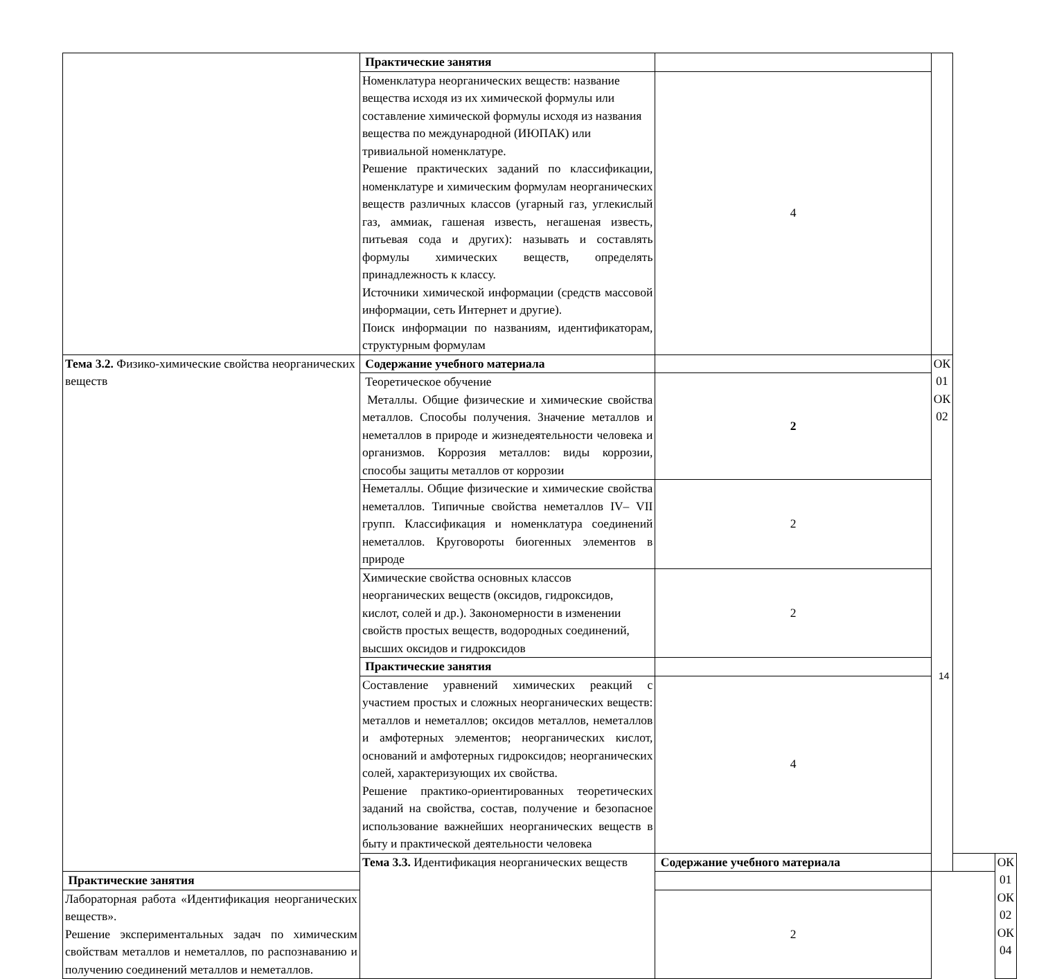| | Практические занятия | | | | |
| | Номенклатура неорганических веществ: название вещества исходя из их химической формулы или составление химической формулы исходя из названия вещества по международной (ИЮПАК) или тривиальной номенклатуре. Решение практических заданий по классификации, номенклатуре и химическим формулам неорганических веществ различных классов (угарный газ, углекислый газ, аммиак, гашеная известь, негашеная известь, питьевая сода и других): называть и составлять формулы химических веществ, определять принадлежность к классу. Источники химической информации (средств массовой информации, сеть Интернет и другие). Поиск информации по названиям, идентификаторам, структурным формулам | 4 | | | |
| Тема 3.2. Физико-химические свойства неорганических веществ | Содержание учебного материала | | ОК 01 ОК 02 | | |
| | Теоретическое обучение Металлы. Общие физические и химические свойства металлов. Способы получения. Значение металлов и неметаллов в природе и жизнедеятельности человека и организмов. Коррозия металлов: виды коррозии, способы защиты металлов от коррозии | 2 | | | |
| | Неметаллы. Общие физические и химические свойства неметаллов. Типичные свойства неметаллов IV– VII групп. Классификация и номенклатура соединений неметаллов. Круговороты биогенных элементов в природе | 2 | | | |
| | Химические свойства основных классов неорганических веществ (оксидов, гидроксидов, кислот, солей и др.). Закономерности в изменении свойств простых веществ, водородных соединений, высших оксидов и гидроксидов | 2 | | | |
| | Практические занятия | | | | |
| | Составление уравнений химических реакций с участием простых и сложных неорганических веществ: металлов и неметаллов; оксидов металлов, неметаллов и амфотерных элементов; неорганических кислот, оснований и амфотерных гидроксидов; неорганических солей, характеризующих их свойства. Решение практико-ориентированных теоретических заданий на свойства, состав, получение и безопасное использование важнейших неорганических веществ в быту и практической деятельности человека | 4 | | | |
| | Тема 3.3. Идентификация неорганических веществ | Содержание учебного материала | | | ОК 01 ОК 02 ОК 04 |
| Практические занятия | | | | | |
| Лабораторная работа «Идентификация неорганических веществ». Решение экспериментальных задач по химическим свойствам металлов и неметаллов, по распознаванию и получению соединений металлов и неметаллов. | | 2 | | | |
14